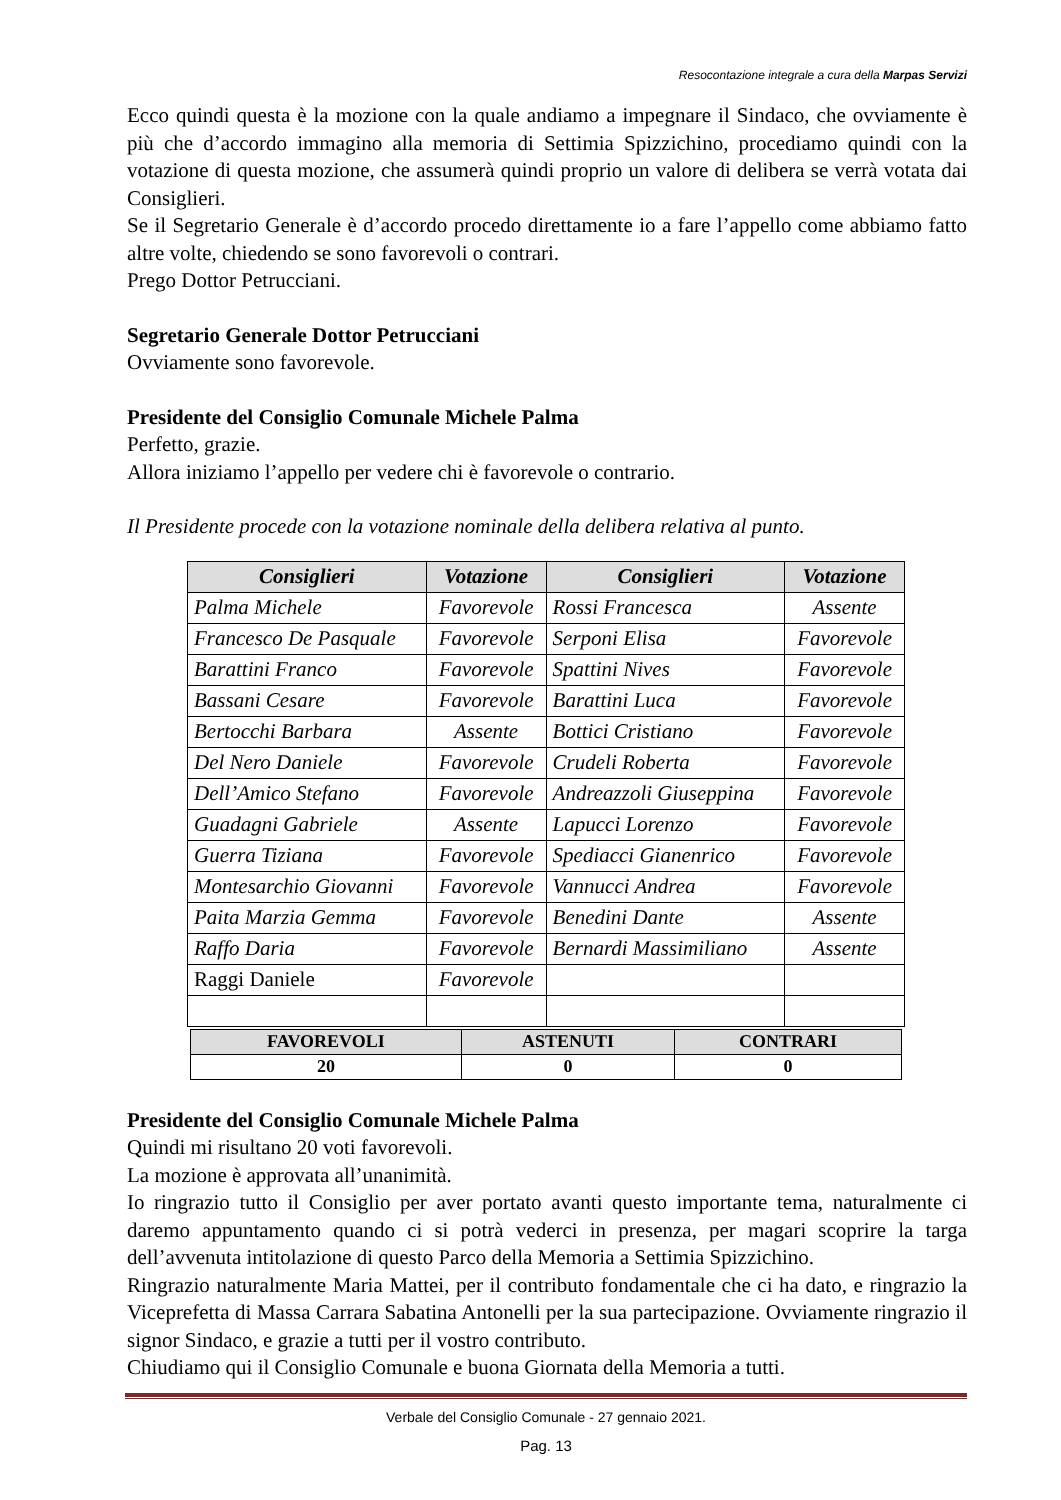Resocontazione integrale a cura della Marpas Servizi
Ecco quindi questa è la mozione con la quale andiamo a impegnare il Sindaco, che ovviamente è più che d’accordo immagino alla memoria di Settimia Spizzichino, procediamo quindi con la votazione di questa mozione, che assumerà quindi proprio un valore di delibera se verrà votata dai Consiglieri.
Se il Segretario Generale è d’accordo procedo direttamente io a fare l’appello come abbiamo fatto altre volte, chiedendo se sono favorevoli o contrari.
Prego Dottor Petrucciani.
Segretario Generale Dottor Petrucciani
Ovviamente sono favorevole.
Presidente del Consiglio Comunale Michele Palma
Perfetto, grazie.
Allora iniziamo l’appello per vedere chi è favorevole o contrario.
Il Presidente procede con la votazione nominale della delibera relativa al punto.
| Consiglieri | Votazione | Consiglieri | Votazione |
| --- | --- | --- | --- |
| Palma Michele | Favorevole | Rossi Francesca | Assente |
| Francesco De Pasquale | Favorevole | Serponi Elisa | Favorevole |
| Barattini Franco | Favorevole | Spattini Nives | Favorevole |
| Bassani Cesare | Favorevole | Barattini Luca | Favorevole |
| Bertocchi Barbara | Assente | Bottici Cristiano | Favorevole |
| Del Nero Daniele | Favorevole | Crudeli Roberta | Favorevole |
| Dell’Amico Stefano | Favorevole | Andreazzoli Giuseppina | Favorevole |
| Guadagni Gabriele | Assente | Lapucci Lorenzo | Favorevole |
| Guerra Tiziana | Favorevole | Spediacci Gianenrico | Favorevole |
| Montesarchio Giovanni | Favorevole | Vannucci Andrea | Favorevole |
| Paita Marzia Gemma | Favorevole | Benedini Dante | Assente |
| Raffo Daria | Favorevole | Bernardi Massimiliano | Assente |
| Raggi Daniele | Favorevole | | |
| FAVOREVOLI | ASTENUTI | CONTRARI |
| --- | --- | --- |
| 20 | 0 | 0 |
Presidente del Consiglio Comunale Michele Palma
Quindi mi risultano 20 voti favorevoli.
La mozione è approvata all’unanimità.
Io ringrazio tutto il Consiglio per aver portato avanti questo importante tema, naturalmente ci daremo appuntamento quando ci si potrà vederci in presenza, per magari scoprire la targa dell’avvenuta intitolazione di questo Parco della Memoria a Settimia Spizzichino.
Ringrazio naturalmente Maria Mattei, per il contributo fondamentale che ci ha dato, e ringrazio la Viceprefetta di Massa Carrara Sabatina Antonelli per la sua partecipazione. Ovviamente ringrazio il signor Sindaco, e grazie a tutti per il vostro contributo.
Chiudiamo qui il Consiglio Comunale e buona Giornata della Memoria a tutti.
Verbale del Consiglio Comunale - 27 gennaio 2021.
Pag. 13